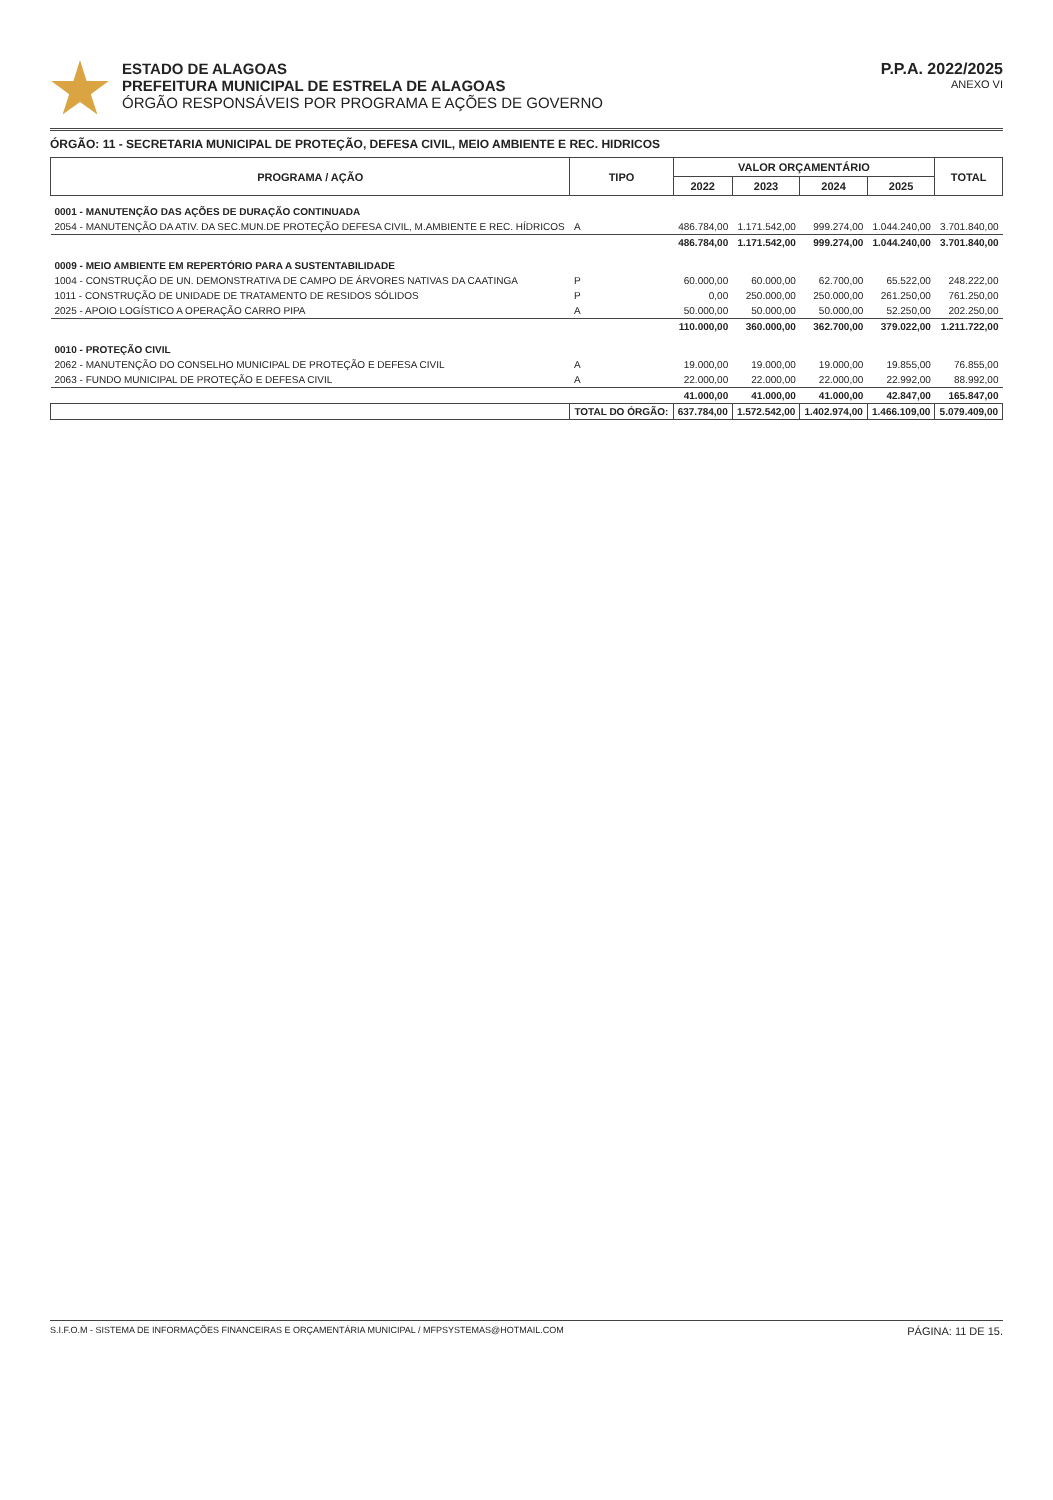ESTADO DE ALAGOAS
PREFEITURA MUNICIPAL DE ESTRELA DE ALAGOAS
ÓRGÃO RESPONSÁVEIS POR PROGRAMA E AÇÕES DE GOVERNO
P.P.A. 2022/2025
ANEXO VI
ÓRGÃO: 11 - SECRETARIA MUNICIPAL DE PROTEÇÃO, DEFESA CIVIL, MEIO AMBIENTE E REC. HIDRICOS
| PROGRAMA / AÇÃO | TIPO | VALOR ORÇAMENTÁRIO | | | | TOTAL |
| --- | --- | --- | --- | --- | --- | --- |
| | | 2022 | 2023 | 2024 | 2025 | |
| 0001 - MANUTENÇÃO DAS AÇÕES DE DURAÇÃO CONTINUADA | | | | | | |
| 2054 - MANUTENÇÃO DA ATIV. DA SEC.MUN.DE PROTEÇÃO DEFESA CIVIL, M.AMBIENTE E REC. HÍDRICOS | A | 486.784,00 | 1.171.542,00 | 999.274,00 | 1.044.240,00 | 3.701.840,00 |
| | | 486.784,00 | 1.171.542,00 | 999.274,00 | 1.044.240,00 | 3.701.840,00 |
| 0009 - MEIO AMBIENTE EM REPERTÓRIO PARA A SUSTENTABILIDADE | | | | | | |
| 1004 - CONSTRUÇÃO DE UN. DEMONSTRATIVA DE CAMPO DE ÁRVORES NATIVAS DA CAATINGA | P | 60.000,00 | 60.000,00 | 62.700,00 | 65.522,00 | 248.222,00 |
| 1011 - CONSTRUÇÃO DE UNIDADE DE TRATAMENTO DE RESIDOS SÓLIDOS | P | 0,00 | 250.000,00 | 250.000,00 | 261.250,00 | 761.250,00 |
| 2025 - APOIO LOGÍSTICO A OPERAÇÃO CARRO PIPA | A | 50.000,00 | 50.000,00 | 50.000,00 | 52.250,00 | 202.250,00 |
| | | 110.000,00 | 360.000,00 | 362.700,00 | 379.022,00 | 1.211.722,00 |
| 0010 - PROTEÇÃO CIVIL | | | | | | |
| 2062 - MANUTENÇÃO DO CONSELHO MUNICIPAL DE PROTEÇÃO E DEFESA CIVIL | A | 19.000,00 | 19.000,00 | 19.000,00 | 19.855,00 | 76.855,00 |
| 2063 - FUNDO MUNICIPAL DE PROTEÇÃO E DEFESA CIVIL | A | 22.000,00 | 22.000,00 | 22.000,00 | 22.992,00 | 88.992,00 |
| | | 41.000,00 | 41.000,00 | 41.000,00 | 42.847,00 | 165.847,00 |
| | TOTAL DO ÓRGÃO: | 637.784,00 | 1.572.542,00 | 1.402.974,00 | 1.466.109,00 | 5.079.409,00 |
S.I.F.O.M - SISTEMA DE INFORMAÇÕES FINANCEIRAS E ORÇAMENTÁRIA MUNICIPAL / MFPSYSTEMAS@HOTMAIL.COM PÁGINA: 11 DE 15.